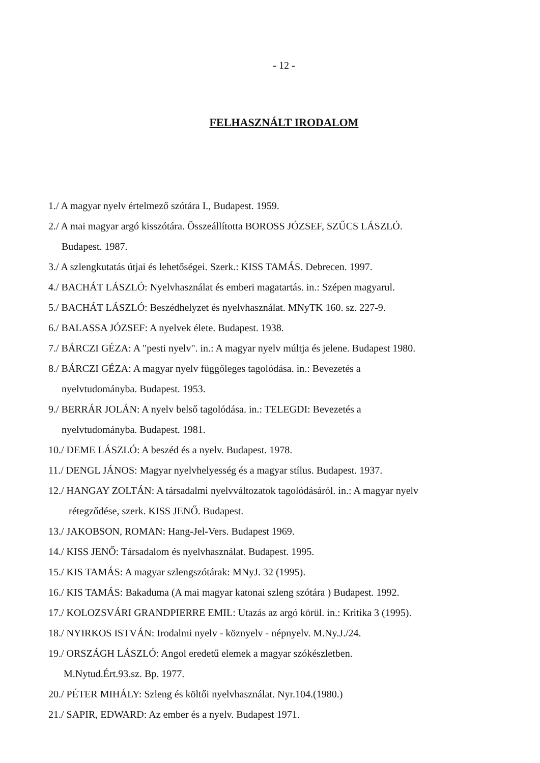- 12 -
FELHASZNÁLT IRODALOM
1./ A magyar nyelv értelmező szótára I., Budapest. 1959.
2./ A mai magyar argó kisszótára. Összeállította BOROSS JÓZSEF, SZŰCS LÁSZLÓ.
Budapest. 1987.
3./ A szlengkutatás útjai és lehetőségei. Szerk.: KISS TAMÁS. Debrecen. 1997.
4./ BACHÁT LÁSZLÓ: Nyelvhasználat és emberi magatartás. in.: Szépen magyarul.
5./ BACHÁT LÁSZLÓ: Beszédhelyzet és nyelvhasználat. MNyTK 160. sz. 227-9.
6./ BALASSA JÓZSEF: A nyelvek élete. Budapest. 1938.
7./ BÁRCZI GÉZA: A "pesti nyelv". in.: A magyar nyelv múltja és jelene. Budapest 1980.
8./ BÁRCZI GÉZA: A magyar nyelv függőleges tagolódása. in.: Bevezetés a
nyelvtudományba. Budapest. 1953.
9./ BERRÁR JOLÁN: A nyelv belső tagolódása. in.: TELEGDI: Bevezetés a
nyelvtudományba. Budapest. 1981.
10./ DEME LÁSZLÓ: A beszéd és a nyelv. Budapest. 1978.
11./ DENGL JÁNOS: Magyar nyelvhelyesség és a magyar stílus. Budapest. 1937.
12./ HANGAY ZOLTÁN: A társadalmi nyelvváltozatok tagolódásáról. in.: A magyar nyelv
rétegződése, szerk. KISS JENŐ. Budapest.
13./ JAKOBSON, ROMAN: Hang-Jel-Vers. Budapest 1969.
14./ KISS JENŐ: Társadalom és nyelvhasználat. Budapest. 1995.
15./ KIS TAMÁS: A magyar szlengszótárak: MNyJ. 32 (1995).
16./ KIS TAMÁS: Bakaduma (A mai magyar katonai szleng szótára ) Budapest. 1992.
17./ KOLOZSVÁRI GRANDPIERRE EMIL: Utazás az argó körül. in.: Kritika 3 (1995).
18./ NYIRKOS ISTVÁN: Irodalmi nyelv - köznyelv - népnyelv. M.Ny.J./24.
19./ ORSZÁGH LÁSZLÓ: Angol eredetű elemek a magyar szókészletben.
M.Nytud.Ért.93.sz. Bp. 1977.
20./ PÉTER MIHÁLY: Szleng és költői nyelvhasználat. Nyr.104.(1980.)
21./ SAPIR, EDWARD: Az ember és a nyelv. Budapest 1971.